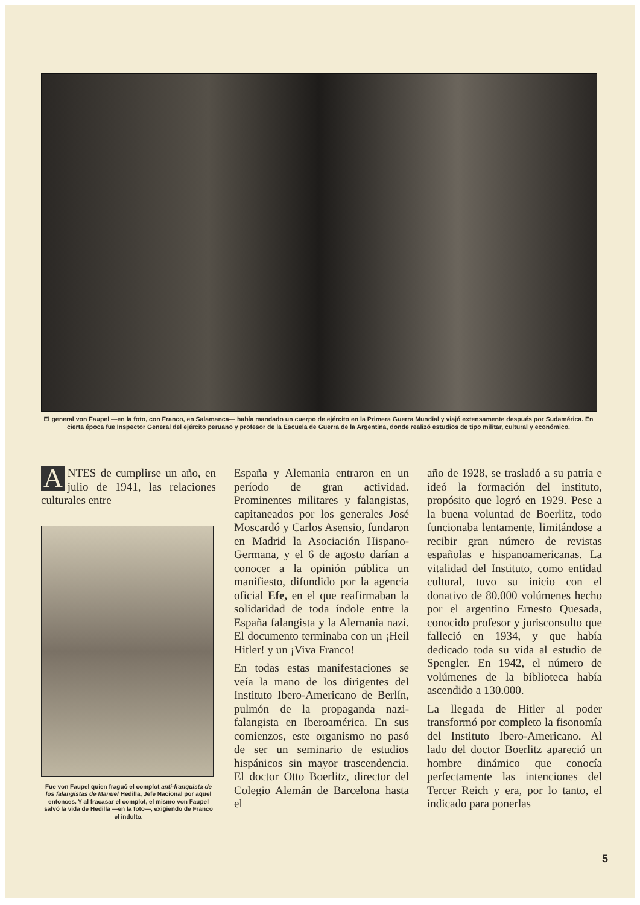El general von Faupel —en la foto, con Franco, en Salamanca— había mandado un cuerpo de ejército en la Primera Guerra Mundial y viajó extensamente después por Sudamérica. En cierta época fue Inspector General del ejército peruano y profesor de la Escuela de Guerra de la Argentina, donde realizó estudios de tipo militar, cultural y económico.
ANTES de cumplirse un año, en julio de 1941, las relaciones culturales entre
Fue von Faupel quien fraguó el complot anti-franquista de los falangistas de Manuel Hedilla, Jefe Nacional por aquel entonces. Y al fracasar el complot, el mismo von Faupel salvó la vida de Hedilla —en la foto—, exigiendo de Franco el indulto.
España y Alemania entraron en un período de gran actividad. Prominentes militares y falangistas, capitaneados por los generales José Moscardó y Carlos Asensio, fundaron en Madrid la Asociación Hispano-Germana, y el 6 de agosto darían a conocer a la opinión pública un manifiesto, difundido por la agencia oficial Efe, en el que reafirmaban la solidaridad de toda índole entre la España falangista y la Alemania nazi. El documento terminaba con un ¡Heil Hitler! y un ¡Viva Franco!
En todas estas manifestaciones se veía la mano de los dirigentes del Instituto Ibero-Americano de Berlín, pulmón de la propaganda nazi-falangista en Iberoamérica. En sus comienzos, este organismo no pasó de ser un seminario de estudios hispánicos sin mayor trascendencia. El doctor Otto Boerlitz, director del Colegio Alemán de Barcelona hasta el
año de 1928, se trasladó a su patria e ideó la formación del instituto, propósito que logró en 1929. Pese a la buena voluntad de Boerlitz, todo funcionaba lentamente, limitándose a recibir gran número de revistas españolas e hispanoamericanas. La vitalidad del Instituto, como entidad cultural, tuvo su inicio con el donativo de 80.000 volúmenes hecho por el argentino Ernesto Quesada, conocido profesor y jurisconsulto que falleció en 1934, y que había dedicado toda su vida al estudio de Spengler. En 1942, el número de volúmenes de la biblioteca había ascendido a 130.000.
La llegada de Hitler al poder transformó por completo la fisonomía del Instituto Ibero-Americano. Al lado del doctor Boerlitz apareció un hombre dinámico que conocía perfectamente las intenciones del Tercer Reich y era, por lo tanto, el indicado para ponerlas
5